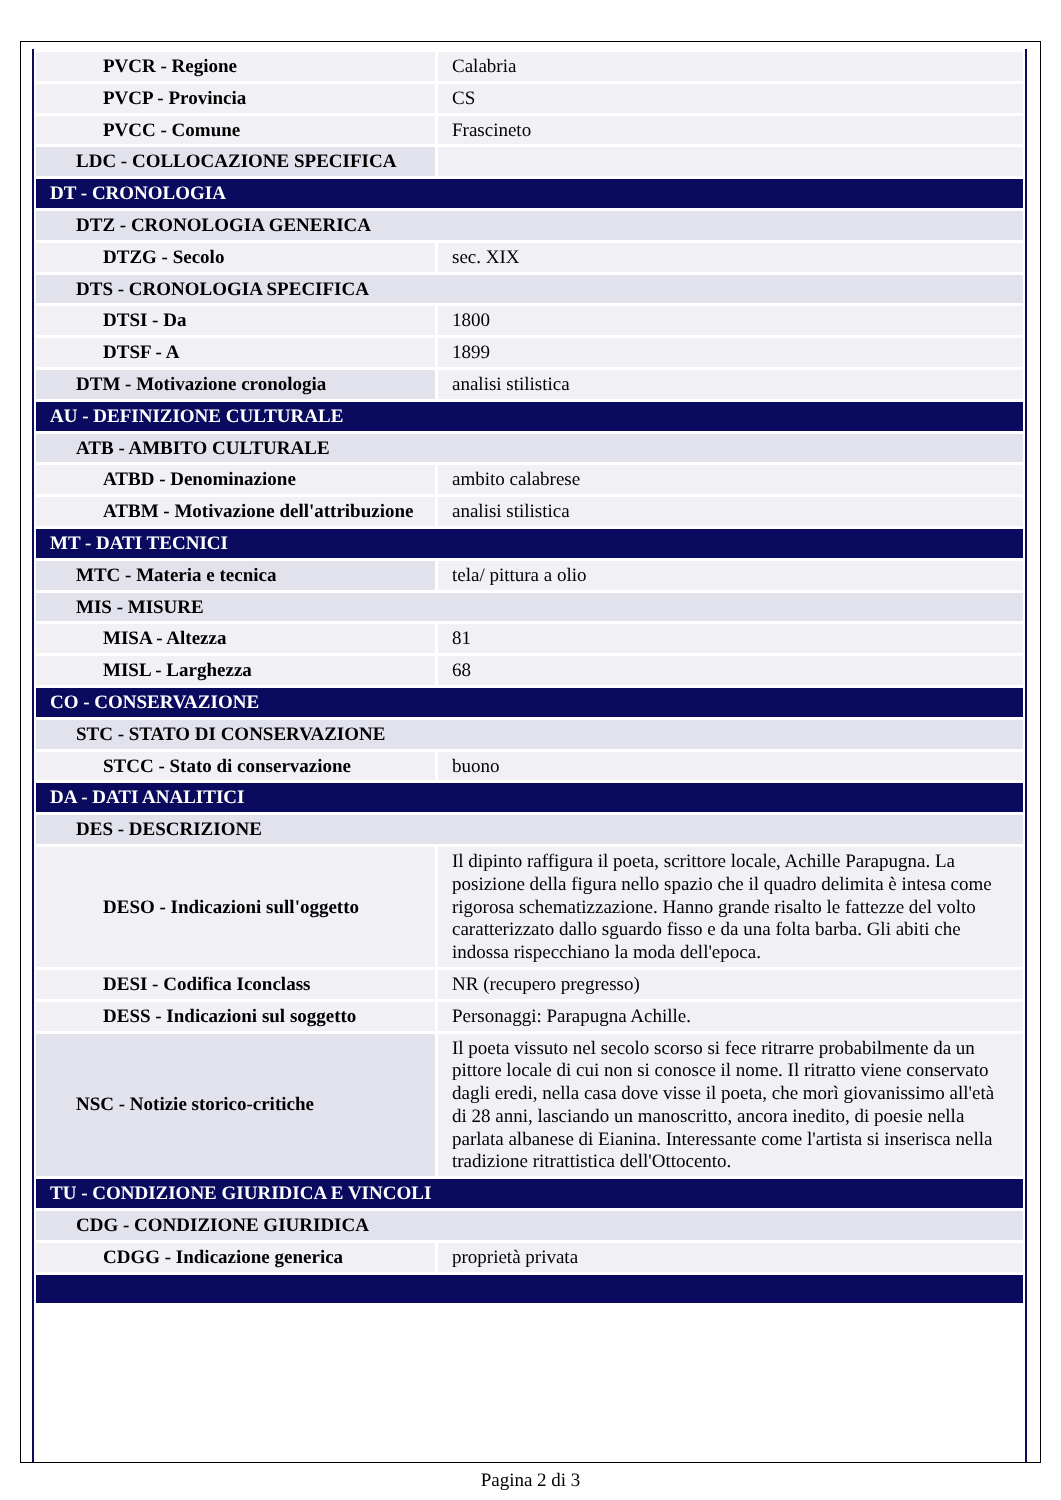| PVCR - Regione | Calabria |
| PVCP - Provincia | CS |
| PVCC - Comune | Frascineto |
| LDC - COLLOCAZIONE SPECIFICA | |
| DT - CRONOLOGIA | |
| DTZ - CRONOLOGIA GENERICA | |
| DTZG - Secolo | sec. XIX |
| DTS - CRONOLOGIA SPECIFICA | |
| DTSI - Da | 1800 |
| DTSF - A | 1899 |
| DTM - Motivazione cronologia | analisi stilistica |
| AU - DEFINIZIONE CULTURALE | |
| ATB - AMBITO CULTURALE | |
| ATBD - Denominazione | ambito calabrese |
| ATBM - Motivazione dell'attribuzione | analisi stilistica |
| MT - DATI TECNICI | |
| MTC - Materia e tecnica | tela/ pittura a olio |
| MIS - MISURE | |
| MISA - Altezza | 81 |
| MISL - Larghezza | 68 |
| CO - CONSERVAZIONE | |
| STC - STATO DI CONSERVAZIONE | |
| STCC - Stato di conservazione | buono |
| DA - DATI ANALITICI | |
| DES - DESCRIZIONE | |
| DESO - Indicazioni sull'oggetto | Il dipinto raffigura il poeta, scrittore locale, Achille Parapugna. La posizione della figura nello spazio che il quadro delimita è intesa come rigorosa schematizzazione. Hanno grande risalto le fattezze del volto caratterizzato dallo sguardo fisso e da una folta barba. Gli abiti che indossa rispecchiano la moda dell'epoca. |
| DESI - Codifica Iconclass | NR (recupero pregresso) |
| DESS - Indicazioni sul soggetto | Personaggi: Parapugna Achille. |
| NSC - Notizie storico-critiche | Il poeta vissuto nel secolo scorso si fece ritrarre probabilmente da un pittore locale di cui non si conosce il nome. Il ritratto viene conservato dagli eredi, nella casa dove visse il poeta, che morì giovanissimo all'età di 28 anni, lasciando un manoscritto, ancora inedito, di poesie nella parlata albanese di Eianina. Interessante come l'artista si inserisca nella tradizione ritrattistica dell'Ottocento. |
| TU - CONDIZIONE GIURIDICA E VINCOLI | |
| CDG - CONDIZIONE GIURIDICA | |
| CDGG - Indicazione generica | proprietà privata |
Pagina 2 di 3